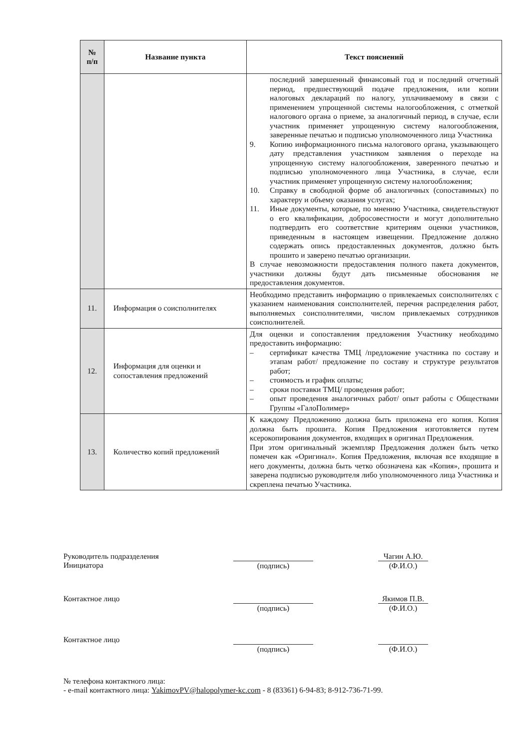| № п/п | Название пункта | Текст пояснений |
| --- | --- | --- |
| | | последний завершенный финансовый год и последний отчетный период, предшествующий подаче предложения, или копии налоговых деклараций по налогу, уплачиваемому в связи с применением упрощенной системы налогообложения, с отметкой налогового органа о приеме, за аналогичный период, в случае, если участник применяет упрощенную систему налогообложения, заверенные печатью и подписью уполномоченного лица Участника 9. Копию информационного письма налогового органа, указывающего дату представления участником заявления о переходе на упрощенную систему налогообложения, заверенного печатью и подписью уполномоченного лица Участника, в случае, если участник применяет упрощенную систему налогообложения; 10. Справку в свободной форме об аналогичных (сопоставимых) по характеру и объему оказания услугах; 11. Иные документы, которые, по мнению Участника, свидетельствуют о его квалификации, добросовестности и могут дополнительно подтвердить его соответствие критериям оценки участников, приведенным в настоящем извещении. Предложение должно содержать опись предоставленных документов, должно быть прошито и заверено печатью организации. В случае невозможности предоставления полного пакета документов, участники должны будут дать письменные обоснования не предоставления документов. |
| 11. | Информация о соисполнителях | Необходимо представить информацию о привлекаемых соисполнителях с указанием наименования соисполнителей, перечня распределения работ, выполняемых соисполнителями, числом привлекаемых сотрудников соисполнителей. |
| 12. | Информация для оценки и сопоставления предложений | Для оценки и сопоставления предложения Участнику необходимо предоставить информацию: – сертификат качества ТМЦ /предложение участника по составу и этапам работ/ предложение по составу и структуре результатов работ; – стоимость и график оплаты; – сроки поставки ТМЦ/ проведения работ; – опыт проведения аналогичных работ/ опыт работы с Обществами Группы «ГалоПолимер» |
| 13. | Количество копий предложений | К каждому Предложению должна быть приложена его копия. Копия должна быть прошита. Копия Предложения изготовляется путем ксерокопирования документов, входящих в оригинал Предложения. При этом оригинальный экземпляр Предложения должен быть четко помечен как «Оригинал». Копия Предложения, включая все входящие в него документы, должна быть четко обозначена как «Копия», прошита и заверена подписью руководителя либо уполномоченного лица Участника и скреплена печатью Участника. |
Руководитель подразделения
Инициатора
Чагин А.Ю.
(подпись) (Ф.И.О.)
Контактное лицо Якимов П.В.
(подпись) (Ф.И.О.)
Контактное лицо (подпись) (Ф.И.О.)
№ телефона контактного лица:
- e-mail контактного лица: YakimovPV@halopolymer-kc.com - 8 (83361) 6-94-83; 8-912-736-71-99.